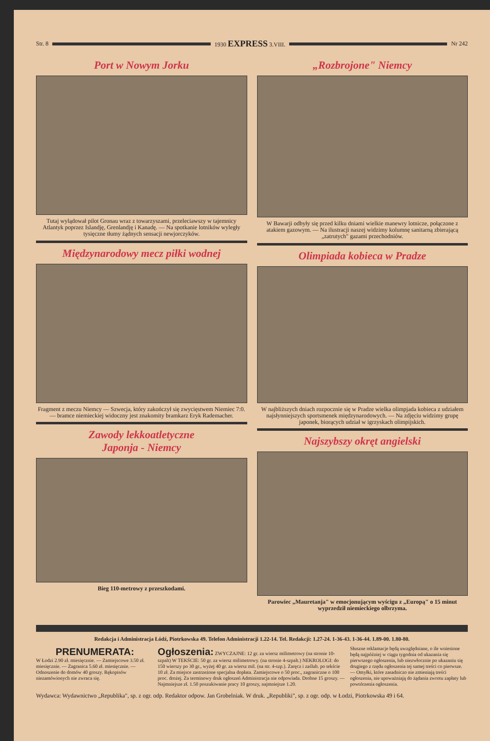Str. 8 1930 EXPRESS 3.VIII. Nr 242
Port w Nowym Jorku
Tutaj wylądował pilot Gronau wraz z towarzyszami, przeleciawszy w tajemnicy Atlantyk poprzez Islandję, Grenlandję i Kanadę. — Na spotkanie lotników wyległy tysięczne tłumy żądnych sensacji newjorczyków.
Międzynarodowy mecz piłki wodnej
Fragment z meczu Niemcy — Szwecja, który zakończył się zwycięstwem Niemiec 7:0. — bramce niemieckiej widoczny jest znakomity bramkarz Eryk Rademacher.
Zawody lekkoatletyczne
Japonja - Niemcy
Bieg 110-metrowy z przeszkodami.
„Rozbrojone" Niemcy
W Bawarji odbyły się przed kilku dniami wielkie manewry lotnicze, połączone z atakiem gazowym. — Na ilustracji naszej widzimy kolumnę sanitarną zbierającą „zatrutych" gazami przechodniów.
Olimpiada kobieca w Pradze
W najbliższych dniach rozpocznie się w Pradze wielka olimpjada kobieca z udziałem najsłynniejszych sportsmenek międzynarodowych. — Na zdjęciu widzimy grupę japonek, biorących udział w igrzyskach olimpijskich.
Najszybszy okręt angielski
Parowiec „Mauretanja" w emocjonującym wyścigu z „Europą" o 15 minut wyprzedził niemieckiego olbrzyma.
Redakcja i Administracja Łódź, Piotrkowska 49. Telefon Administracji 1.22-14. Tel. Redakcji: 1.27-24. 1-36-43. 1-36-44. 1.89-00. 1.80-80.
PRENUMERATA:
W Łodzi 2.90 zł. miesięcznie. — Zamiejscowe 3.50 zł. miesięcznie. — Zagranica 5.60 zł. miesięcznie. — Odnoszenie do domów 40 groszy. Rękopisów niezamówionych nie zwraca się.
Ogłoszenia: ZWYCZAJNE: 12 gr. za wiersz milimetrowy (na stronie 10-szpalt) W TEKŚCIE: 50 gr. za wiersz milimetrowy. (na stronie 4-szpalt.) NEKROLOGI: do 150 wierszy po 30 gr., wyżej 40 gr. za wiersz mil. (na str. 4-szp.). Zaręcz i zaślub. po tekście 10 zł. Za miejsce zastrzeżone specjalna dopłata. Zamiejscowe o 50 proc., zagraniczne o 100 proc. drożej. Za terminowy druk ogłoszeń Administracja nie odpowiada. Drobne 15 groszy. — Najmniejsze zł. 1.50 poszukiwanie pracy 10 groszy, najmniejsze 1.20.
Słuszne reklamacje będą uwzględniane, o ile wniesione będą najpóźniej w ciągu tygodnia od ukazania się pierwszego ogłoszenia, lub niezwłocznie po ukazaniu się drugiego z rzędu ogłoszenia tej samej treści co pierwsze. — Omyłki, które zasadniczo nie zmieniają treści ogłoszenia, nie upoważniają do żądania zwrotu zapłaty lub powtórzenia ogłoszenia.
Wydawca: Wydawnictwo „Republika", sp. z ogr. odp. Redaktor odpow. Jan Grobelniak. W druk. „Republiki", sp. z ogr. odp. w Łodzi, Piotrkowska 49 i 64.